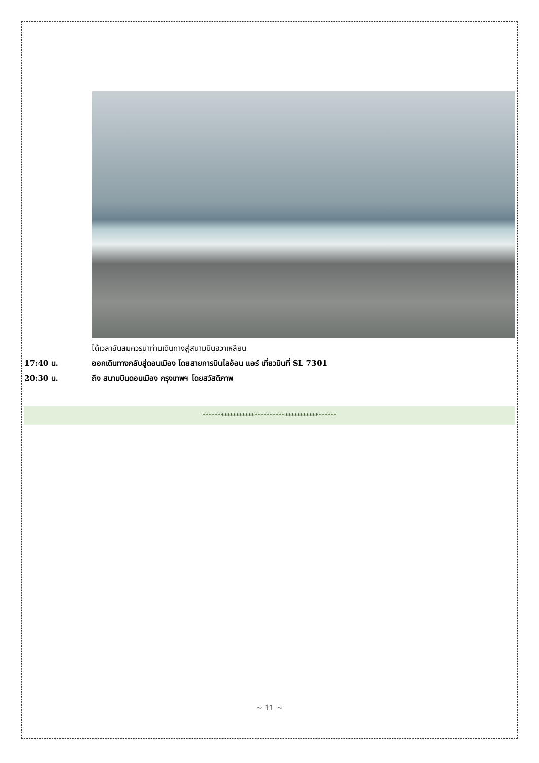ได้เวลาอันสมควรนำท่านเดินทางสู่สนามบินฮวาเหลียน
17:40 น. ออกเดินทางกลับสู่ดอนเมือง โดยสายการบินไลอ้อน แอร์ เที่ยวบินที่ SL 7301
20:30 น. ถึง สนามบินดอนเมือง กรุงเทพฯ โดยสวัสดิภาพ
********************************************
~ 11 ~